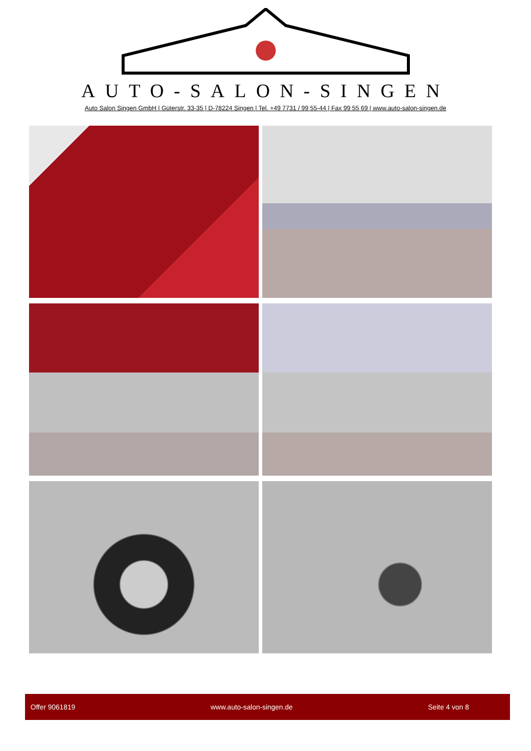AUTO-SALON-SINGEN
Auto Salon Singen GmbH | Güterstr. 33-35 | D-78224 Singen | Tel. +49 7731 / 99 55-44 | Fax 99 55 69 | www.auto-salon-singen.de
Offer 9061819 www.auto-salon-singen.de Seite 4 von 8